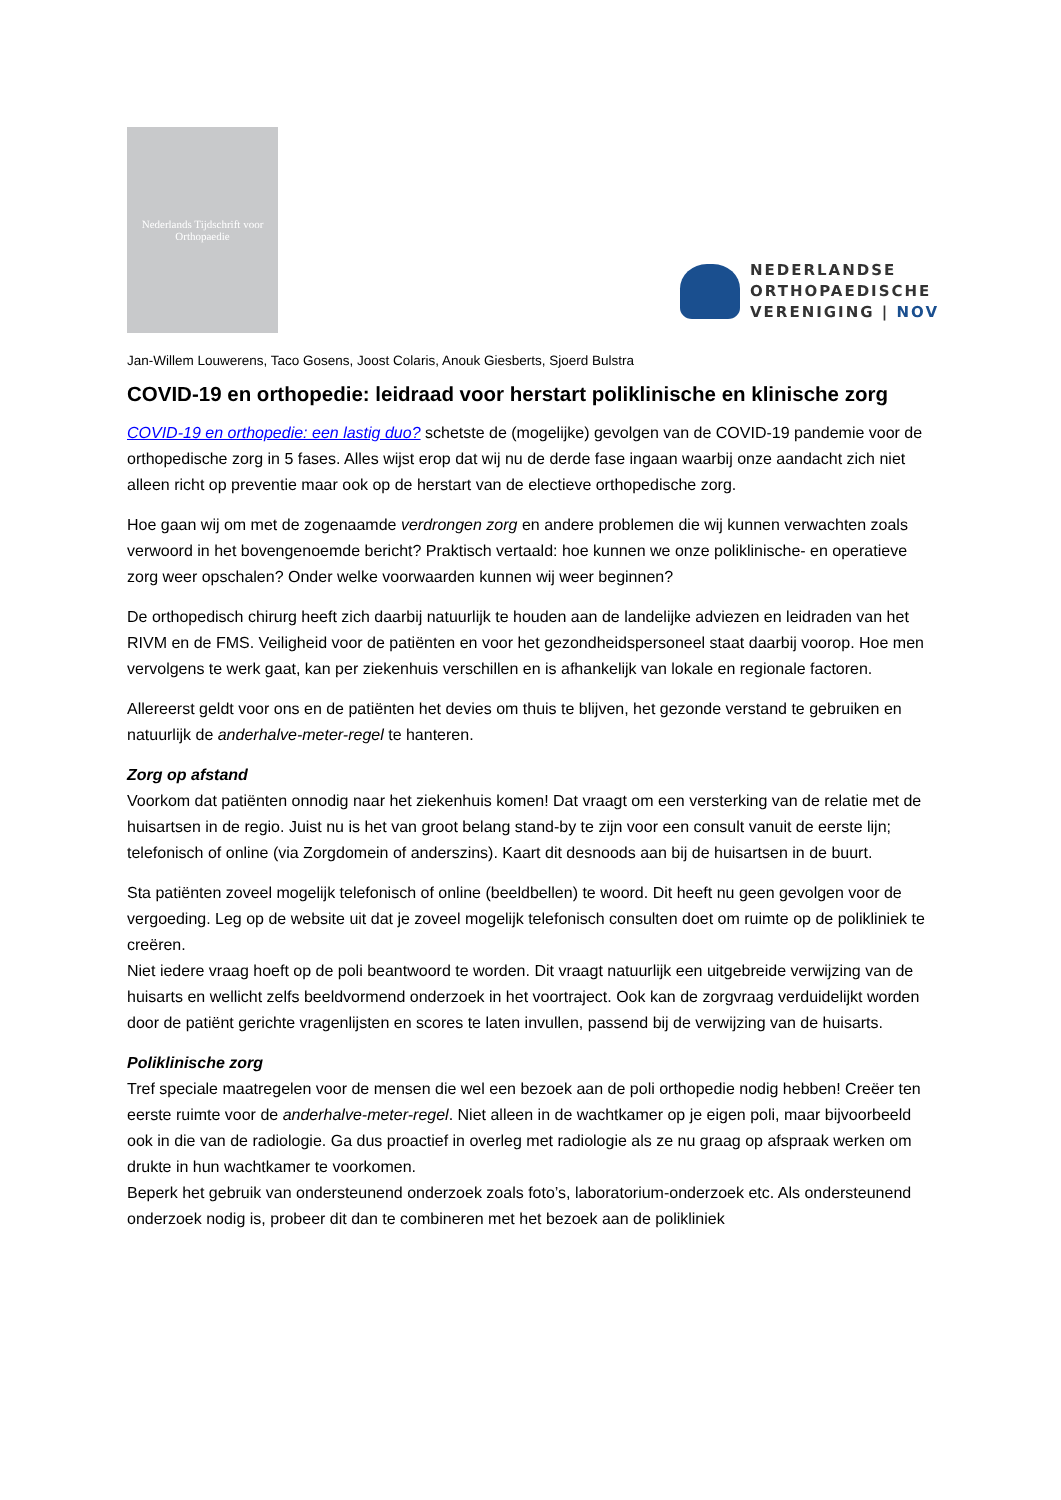Nederlands Tijdschrift voor Orthopaedie
NEDERLANDSE
ORTHOPAEDISCHE
VERENIGING | NOV
Jan-Willem Louwerens, Taco Gosens, Joost Colaris, Anouk Giesberts, Sjoerd Bulstra
COVID-19 en orthopedie: leidraad voor herstart poliklinische en klinische zorg
COVID-19 en orthopedie: een lastig duo? schetste de (mogelijke) gevolgen van de COVID-19 pandemie voor de orthopedische zorg in 5 fases. Alles wijst erop dat wij nu de derde fase ingaan waarbij onze aandacht zich niet alleen richt op preventie maar ook op de herstart van de electieve orthopedische zorg.
Hoe gaan wij om met de zogenaamde verdrongen zorg en andere problemen die wij kunnen verwachten zoals verwoord in het bovengenoemde bericht? Praktisch vertaald: hoe kunnen we onze poliklinische- en operatieve zorg weer opschalen? Onder welke voorwaarden kunnen wij weer beginnen?
De orthopedisch chirurg heeft zich daarbij natuurlijk te houden aan de landelijke adviezen en leidraden van het RIVM en de FMS. Veiligheid voor de patiënten en voor het gezondheidspersoneel staat daarbij voorop. Hoe men vervolgens te werk gaat, kan per ziekenhuis verschillen en is afhankelijk van lokale en regionale factoren.
Allereerst geldt voor ons en de patiënten het devies om thuis te blijven, het gezonde verstand te gebruiken en natuurlijk de anderhalve-meter-regel te hanteren.
Zorg op afstand
Voorkom dat patiënten onnodig naar het ziekenhuis komen! Dat vraagt om een versterking van de relatie met de huisartsen in de regio. Juist nu is het van groot belang stand-by te zijn voor een consult vanuit de eerste lijn; telefonisch of online (via Zorgdomein of anderszins). Kaart dit desnoods aan bij de huisartsen in de buurt.
Sta patiënten zoveel mogelijk telefonisch of online (beeldbellen) te woord. Dit heeft nu geen gevolgen voor de vergoeding. Leg op de website uit dat je zoveel mogelijk telefonisch consulten doet om ruimte op de polikliniek te creëren.
Niet iedere vraag hoeft op de poli beantwoord te worden. Dit vraagt natuurlijk een uitgebreide verwijzing van de huisarts en wellicht zelfs beeldvormend onderzoek in het voortraject. Ook kan de zorgvraag verduidelijkt worden door de patiënt gerichte vragenlijsten en scores te laten invullen, passend bij de verwijzing van de huisarts.
Poliklinische zorg
Tref speciale maatregelen voor de mensen die wel een bezoek aan de poli orthopedie nodig hebben! Creëer ten eerste ruimte voor de anderhalve-meter-regel. Niet alleen in de wachtkamer op je eigen poli, maar bijvoorbeeld ook in die van de radiologie. Ga dus proactief in overleg met radiologie als ze nu graag op afspraak werken om drukte in hun wachtkamer te voorkomen.
Beperk het gebruik van ondersteunend onderzoek zoals foto’s, laboratorium-onderzoek etc. Als ondersteunend onderzoek nodig is, probeer dit dan te combineren met het bezoek aan de polikliniek